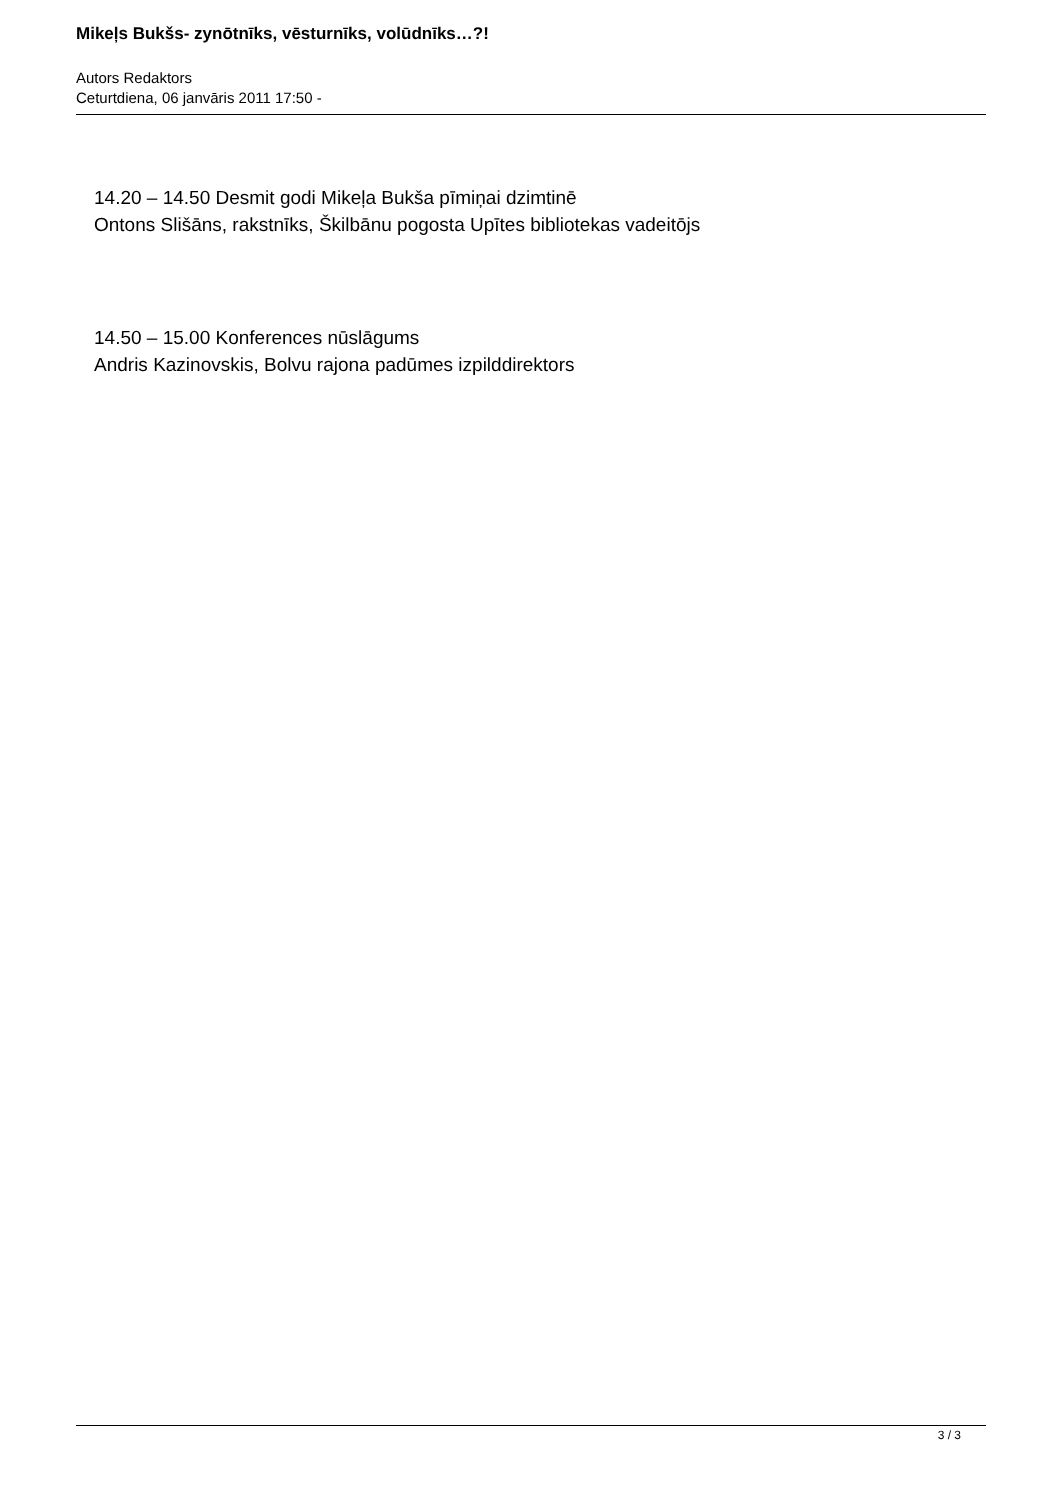Mikeļs Bukšs- zynōtnīks, vēsturnīks, volūdnīks…?!
Autors Redaktors
Ceturtdiena, 06 janvāris 2011 17:50 -
14.20 – 14.50 Desmit godi Mikeļa Bukša pīmiņai dzimtinē
Ontons Slišāns, rakstnīks, Škilbānu pogosta Upītes bibliotekas vadeitōjs
14.50 – 15.00 Konferences nūslāgums
Andris Kazinovskis, Bolvu rajona padūmes izpilddirektors
3 / 3